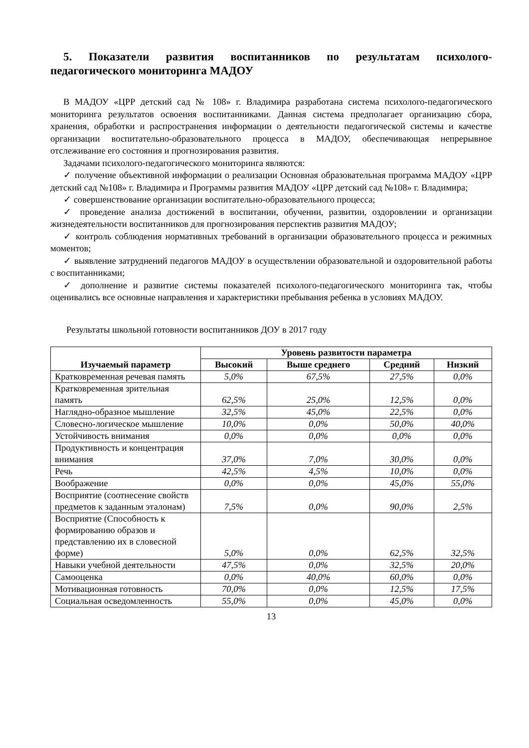5. Показатели развития воспитанников по результатам психолого-педагогического мониторинга МАДОУ
В МАДОУ «ЦРР детский сад № 108» г. Владимира разработана система психолого-педагогического мониторинга результатов освоения воспитанниками. Данная система предполагает организацию сбора, хранения, обработки и распространения информации о деятельности педагогической системы и качестве организации воспитательно-образовательного процесса в МАДОУ, обеспечивающая непрерывное отслеживание его состояния и прогнозирования развития.
Задачами психолого-педагогического мониторинга являются:
✓ получение объективной информации о реализации Основная образовательная программа МАДОУ «ЦРР детский сад №108» г. Владимира и Программы развития МАДОУ «ЦРР детский сад №108» г. Владимира;
✓ совершенствование организации воспитательно-образовательного процесса;
✓ проведение анализа достижений в воспитании, обучении, развитии, оздоровлении и организации жизнедеятельности воспитанников для прогнозирования перспектив развития МАДОУ;
✓ контроль соблюдения нормативных требований в организации образовательного процесса и режимных моментов;
✓ выявление затруднений педагогов МАДОУ в осуществлении образовательной и оздоровительной работы с воспитанниками;
✓ дополнение и развитие системы показателей психолого-педагогического мониторинга так, чтобы оценивались все основные направления и характеристики пребывания ребенка в условиях МАДОУ.
Результаты школьной готовности воспитанников ДОУ в 2017 году
| Изучаемый параметр | Уровень развитости параметра | | | |
| --- | --- | --- | --- | --- |
| | Высокий | Выше среднего | Средний | Низкий |
| Кратковременная речевая память | 5,0% | 67,5% | 27,5% | 0,0% |
| Кратковременная зрительная память | 62,5% | 25,0% | 12,5% | 0,0% |
| Наглядно-образное мышление | 32,5% | 45,0% | 22,5% | 0,0% |
| Словесно-логическое мышление | 10,0% | 0,0% | 50,0% | 40,0% |
| Устойчивость внимания | 0,0% | 0,0% | 0,0% | 0,0% |
| Продуктивность и концентрация внимания | 37,0% | 7,0% | 30,0% | 0,0% |
| Речь | 42,5% | 4,5% | 10,0% | 0,0% |
| Воображение | 0,0% | 0,0% | 45,0% | 55,0% |
| Восприятие (соотнесение свойств предметов к заданным эталонам) | 7,5% | 0,0% | 90,0% | 2,5% |
| Восприятие (Способность к формированию образов и представлению их в словесной форме) | 5,0% | 0,0% | 62,5% | 32,5% |
| Навыки учебной деятельности | 47,5% | 0,0% | 32,5% | 20,0% |
| Самооценка | 0,0% | 40,0% | 60,0% | 0,0% |
| Мотивационная готовность | 70,0% | 0,0% | 12,5% | 17,5% |
| Социальная осведомленность | 55,0% | 0,0% | 45,0% | 0,0% |
13